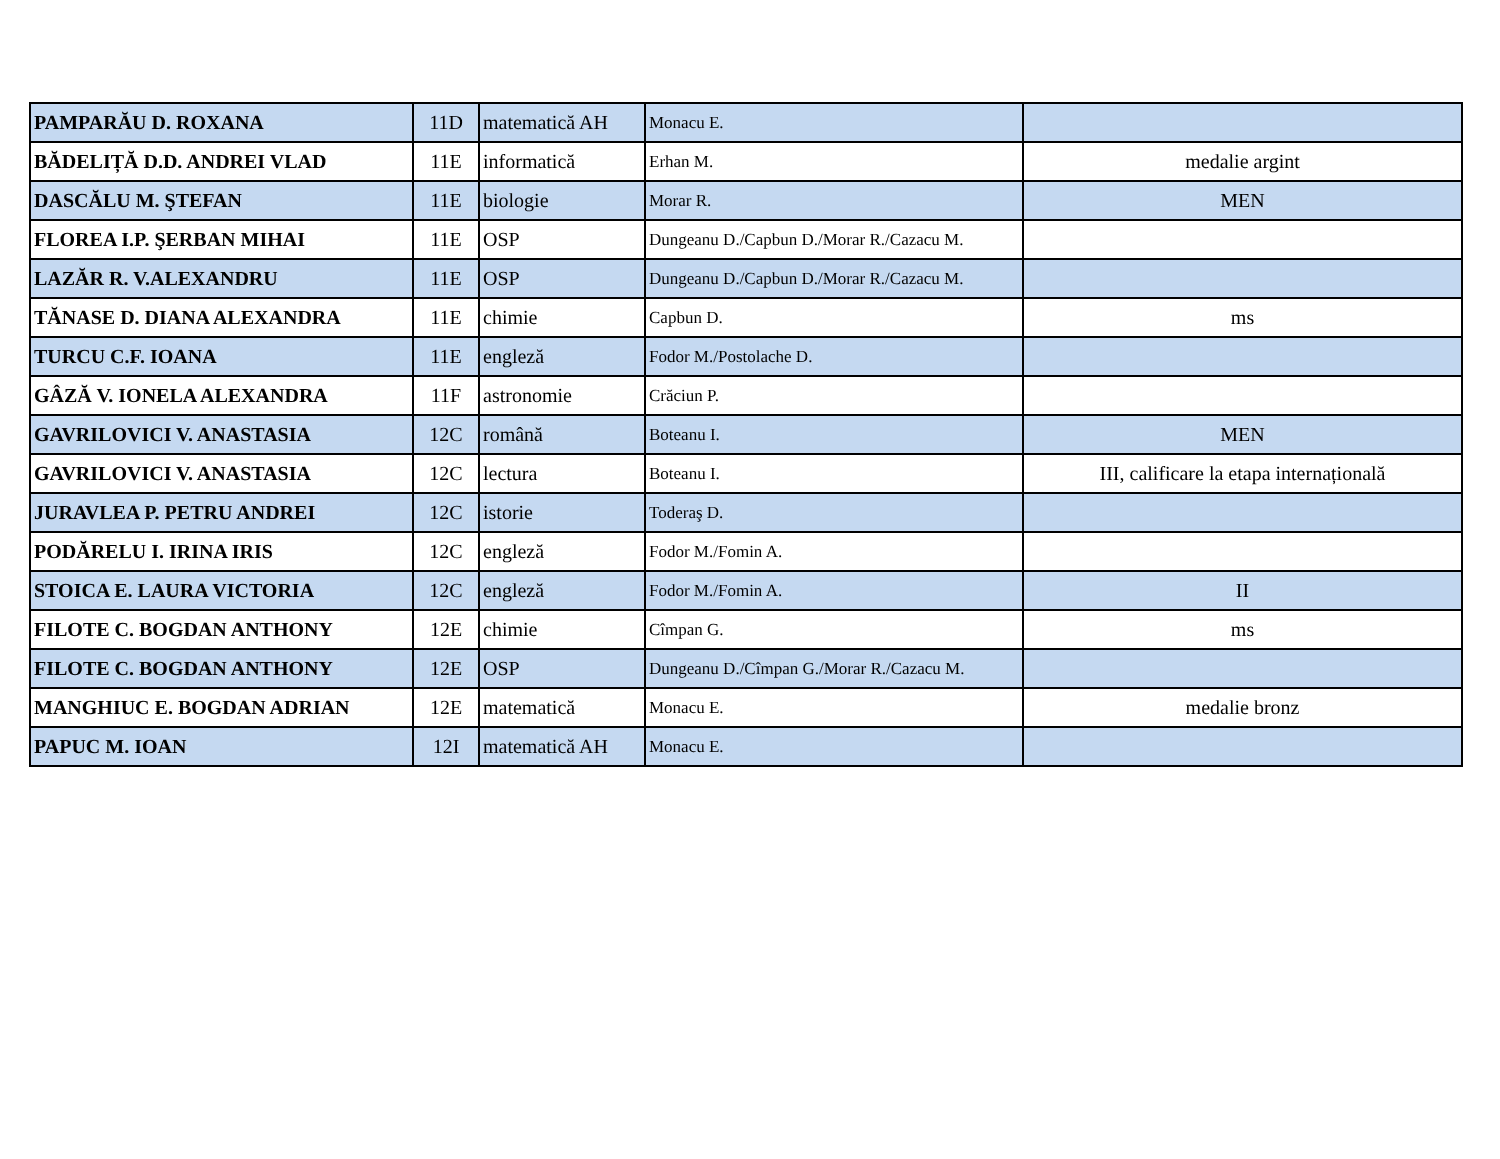| PAMPARĂU D. ROXANA | 11D | matematică AH | Monacu E. | |
| BĂDELIȚĂ D.D. ANDREI VLAD | 11E | informatică | Erhan M. | medalie argint |
| DASCĂLU M. ŞTEFAN | 11E | biologie | Morar R. | MEN |
| FLOREA I.P. ŞERBAN MIHAI | 11E | OSP | Dungeanu D./Capbun D./Morar R./Cazacu M. | |
| LAZĂR R. V.ALEXANDRU | 11E | OSP | Dungeanu D./Capbun D./Morar R./Cazacu M. | |
| TĂNASE D. DIANA ALEXANDRA | 11E | chimie | Capbun D. | ms |
| TURCU C.F. IOANA | 11E | engleză | Fodor M./Postolache D. | |
| GÂZĂ V. IONELA ALEXANDRA | 11F | astronomie | Crăciun P. | |
| GAVRILOVICI V. ANASTASIA | 12C | română | Boteanu I. | MEN |
| GAVRILOVICI V. ANASTASIA | 12C | lectura | Boteanu I. | III, calificare la etapa internațională |
| JURAVLEA P. PETRU ANDREI | 12C | istorie | Toderaş D. | |
| PODĂRELU I. IRINA IRIS | 12C | engleză | Fodor M./Fomin A. | |
| STOICA E. LAURA VICTORIA | 12C | engleză | Fodor M./Fomin A. | II |
| FILOTE C. BOGDAN ANTHONY | 12E | chimie | Cîmpan G. | ms |
| FILOTE C. BOGDAN ANTHONY | 12E | OSP | Dungeanu D./Cîmpan G./Morar R./Cazacu M. | |
| MANGHIUC E. BOGDAN ADRIAN | 12E | matematică | Monacu E. | medalie bronz |
| PAPUC M. IOAN | 12I | matematică AH | Monacu E. | |